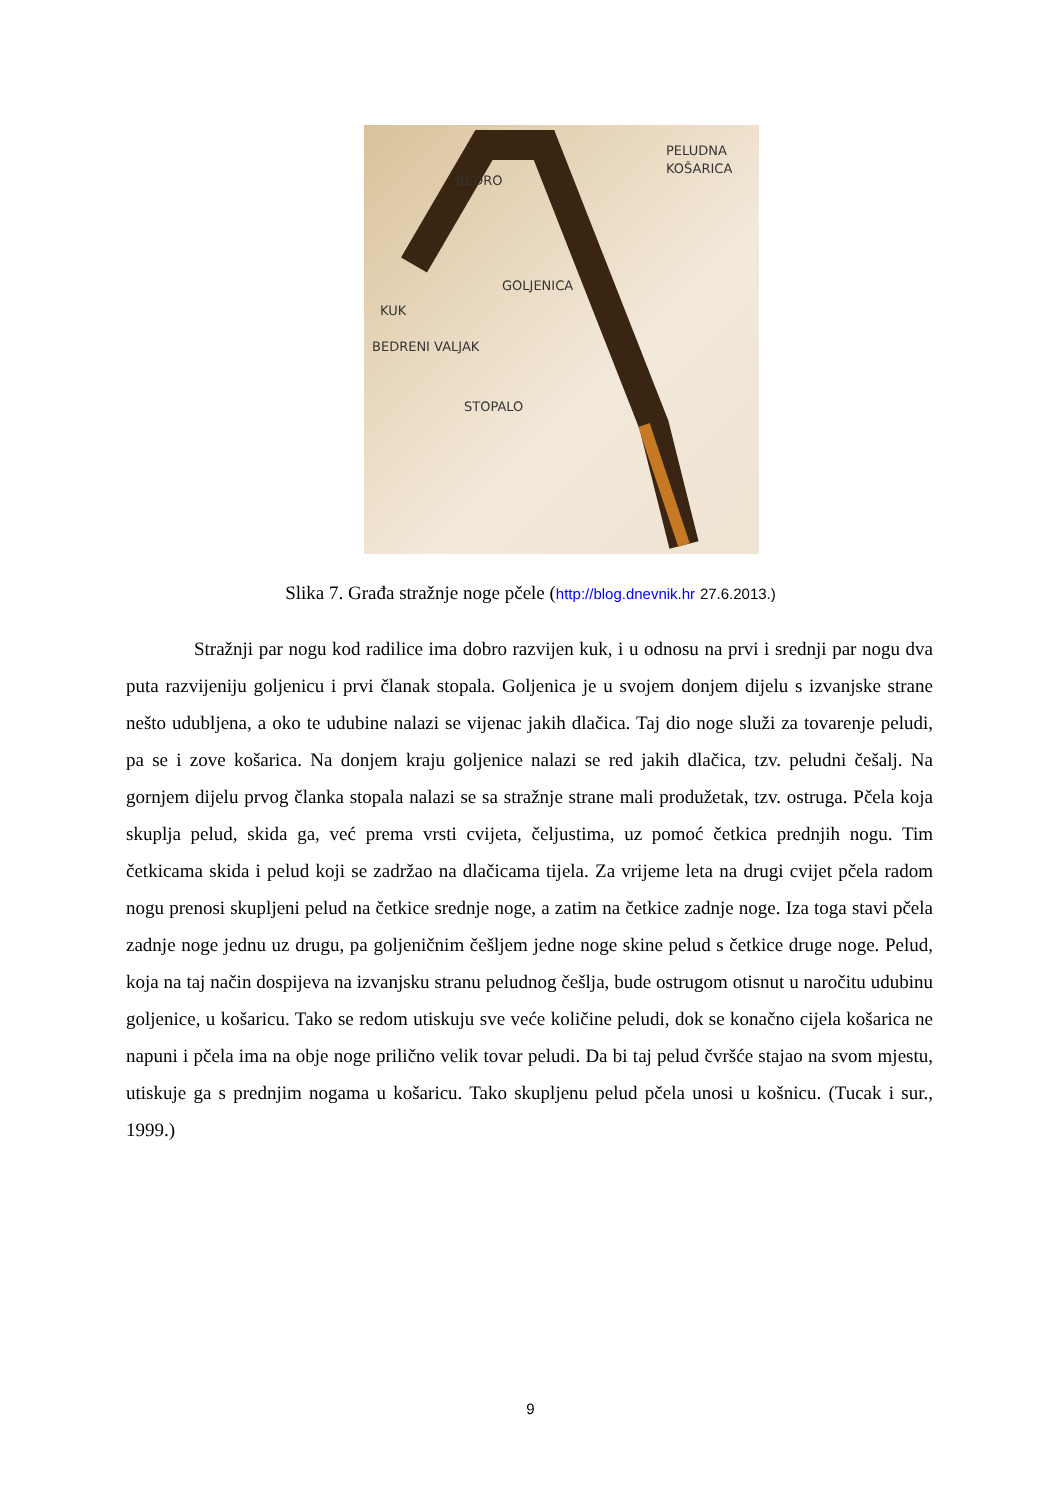PELUDNA
KOŠARICA
BEDRO
GOLJENICA
KUK
BEDRENI VALJAK
STOPALO
Slika 7. Građa stražnje noge pčele (http://blog.dnevnik.hr 27.6.2013.)
Stražnji par nogu kod radilice ima dobro razvijen kuk, i u odnosu na prvi i srednji par nogu dva puta razvijeniju goljenicu i prvi članak stopala. Goljenica je u svojem donjem dijelu s izvanjske strane nešto udubljena, a oko te udubine nalazi se vijenac jakih dlačica. Taj dio noge služi za tovarenje peludi, pa se i zove košarica. Na donjem kraju goljenice nalazi se red jakih dlačica, tzv. peludni češalj. Na gornjem dijelu prvog članka stopala nalazi se sa stražnje strane mali produžetak, tzv. ostruga. Pčela koja skuplja pelud, skida ga, već prema vrsti cvijeta, čeljustima, uz pomoć četkica prednjih nogu. Tim četkicama skida i pelud koji se zadržao na dlačicama tijela. Za vrijeme leta na drugi cvijet pčela radom nogu prenosi skupljeni pelud na četkice srednje noge, a zatim na četkice zadnje noge. Iza toga stavi pčela zadnje noge jednu uz drugu, pa goljeničnim češljem jedne noge skine pelud s četkice druge noge. Pelud, koja na taj način dospijeva na izvanjsku stranu peludnog češlja, bude ostrugom otisnut u naročitu udubinu goljenice, u košaricu. Tako se redom utiskuju sve veće količine peludi, dok se konačno cijela košarica ne napuni i pčela ima na obje noge prilično velik tovar peludi. Da bi taj pelud čvršće stajao na svom mjestu, utiskuje ga s prednjim nogama u košaricu. Tako skupljenu pelud pčela unosi u košnicu. (Tucak i sur., 1999.)
9